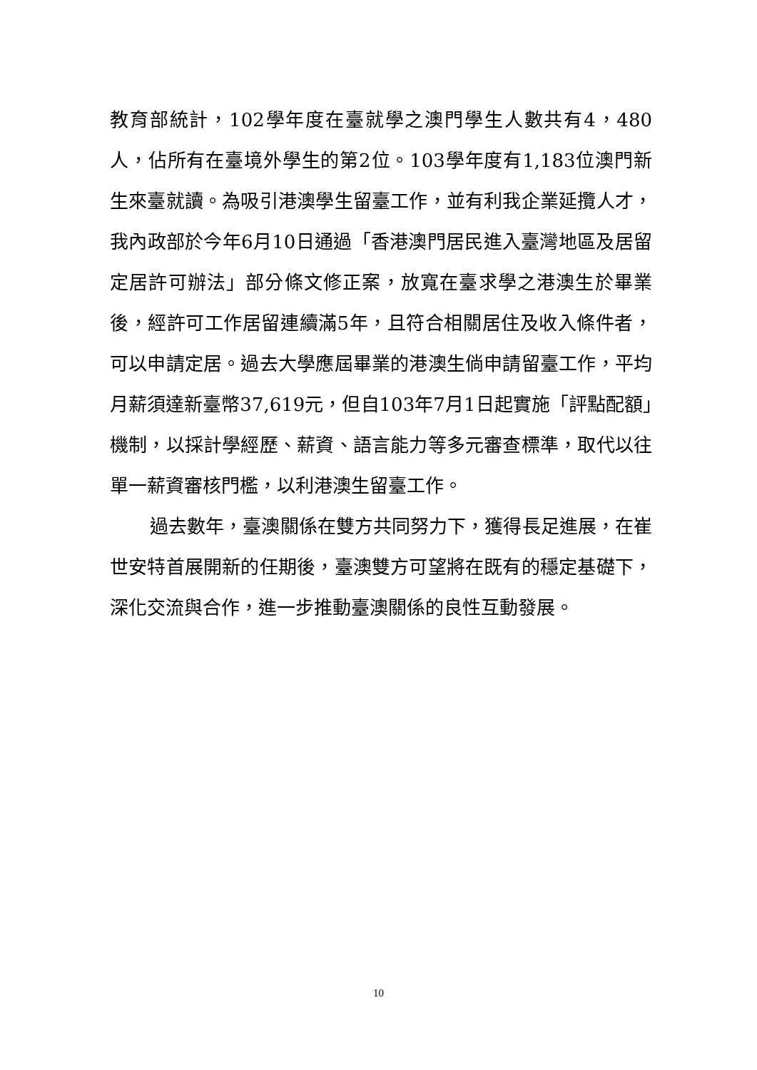教育部統計，102學年度在臺就學之澳門學生人數共有4，480人，佔所有在臺境外學生的第2位。103學年度有1,183位澳門新生來臺就讀。為吸引港澳學生留臺工作，並有利我企業延攬人才，我內政部於今年6月10日通過「香港澳門居民進入臺灣地區及居留定居許可辦法」部分條文修正案，放寬在臺求學之港澳生於畢業後，經許可工作居留連續滿5年，且符合相關居住及收入條件者，可以申請定居。過去大學應屆畢業的港澳生倘申請留臺工作，平均月薪須達新臺幣37,619元，但自103年7月1日起實施「評點配額」機制，以採計學經歷、薪資、語言能力等多元審查標準，取代以往單一薪資審核門檻，以利港澳生留臺工作。
過去數年，臺澳關係在雙方共同努力下，獲得長足進展，在崔世安特首展開新的任期後，臺澳雙方可望將在既有的穩定基礎下，深化交流與合作，進一步推動臺澳關係的良性互動發展。
10